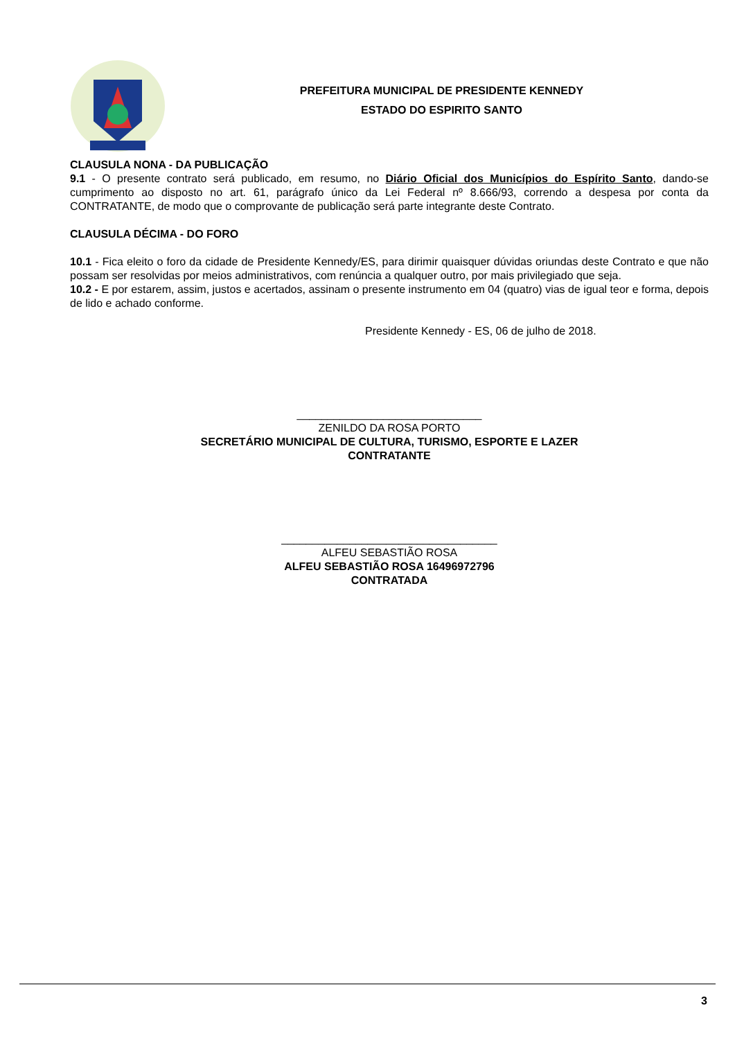PREFEITURA MUNICIPAL DE PRESIDENTE KENNEDY
ESTADO DO ESPIRITO SANTO
CLAUSULA NONA - DA PUBLICAÇÃO
9.1 - O presente contrato será publicado, em resumo, no Diário Oficial dos Municípios do Espírito Santo, dando-se cumprimento ao disposto no art. 61, parágrafo único da Lei Federal nº 8.666/93, correndo a despesa por conta da CONTRATANTE, de modo que o comprovante de publicação será parte integrante deste Contrato.
CLAUSULA DÉCIMA - DO FORO
10.1 - Fica eleito o foro da cidade de Presidente Kennedy/ES, para dirimir quaisquer dúvidas oriundas deste Contrato e que não possam ser resolvidas por meios administrativos, com renúncia a qualquer outro, por mais privilegiado que seja.
10.2 - E por estarem, assim, justos e acertados, assinam o presente instrumento em 04 (quatro) vias de igual teor e forma, depois de lido e achado conforme.
Presidente Kennedy - ES, 06 de julho de 2018.
______________________________
ZENILDO DA ROSA PORTO
SECRETÁRIO MUNICIPAL DE CULTURA, TURISMO, ESPORTE E LAZER
CONTRATANTE
___________________________________
ALFEU SEBASTIÃO ROSA
ALFEU SEBASTIÃO ROSA 16496972796
CONTRATADA
3